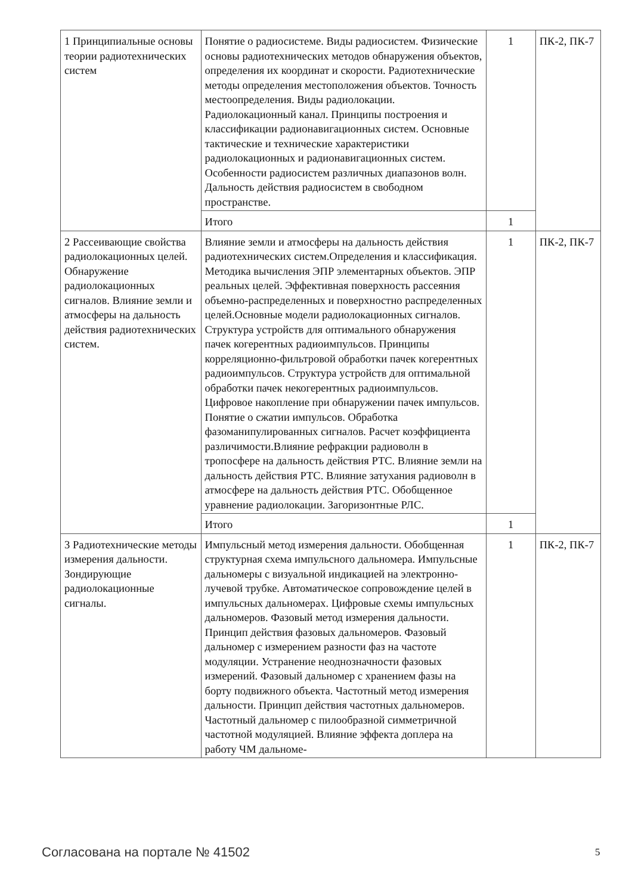| 1 Принципиальные основы теории радиотехнических систем | Понятие о радиосистеме. Виды радиосистем. Физические основы радиотехнических методов обнаружения объектов, определения их координат и скорости. Радиотехнические методы определения местоположения объектов. Точность местоопределения. Виды радиолокации. Радиолокационный канал. Принципы построения и классификации радионавигационных систем. Основные тактические и технические характеристики радиолокационных и радионавигационных систем. Особенности радиосистем различных диапазонов волн. Дальность действия радиосистем в свободном пространстве. | 1 | ПК-2, ПК-7 |
| | Итого | 1 | |
| 2 Рассеивающие свойства радиолокационных целей. Обнаружение радиолокационных сигналов. Влияние земли и атмосферы на дальность действия радиотехнических систем. | Влияние земли и атмосферы на дальность действия радиотехнических систем.Определения и классификация. Методика вычисления ЭПР элементарных объектов. ЭПР реальных целей. Эффективная поверхность рассеяния объемно-распределенных и поверхностно распределенных целей.Основные модели радиолокационных сигналов. Структура устройств для оптимального обнаружения пачек когерентных радиоимпульсов. Принципы корреляционно-фильтровой обработки пачек когерентных радиоимпульсов. Структура устройств для оптимальной обработки пачек некогерентных радиоимпульсов. Цифровое накопление при обнаружении пачек импульсов. Понятие о сжатии импульсов. Обработка фазоманипулированных сигналов. Расчет коэффициента различимости.Влияние рефракции радиоволн в тропосфере на дальность действия РТС. Влияние земли на дальность действия РТС. Влияние затухания радиоволн в атмосфере на дальность действия РТС. Обобщенное уравнение радиолокации. Загоризонтные РЛС. | 1 | ПК-2, ПК-7 |
| | Итого | 1 | |
| 3 Радиотехнические методы измерения дальности. Зондирующие радиолокационные сигналы. | Импульсный метод измерения дальности. Обобщенная структурная схема импульсного дальномера. Импульсные дальномеры с визуальной индикацией на электронно-лучевой трубке. Автоматическое сопровождение целей в импульсных дальномерах. Цифровые схемы импульсных дальномеров. Фазовый метод измерения дальности. Принцип действия фазовых дальномеров. Фазовый дальномер с измерением разности фаз на частоте модуляции. Устранение неоднозначности фазовых измерений. Фазовый дальномер с хранением фазы на борту подвижного объекта. Частотный метод измерения дальности. Принцип действия частотных дальномеров. Частотный дальномер с пилообразной симметричной частотной модуляцией. Влияние эффекта доплера на работу ЧМ дальноме- | 1 | ПК-2, ПК-7 |
Согласована на портале № 41502 5